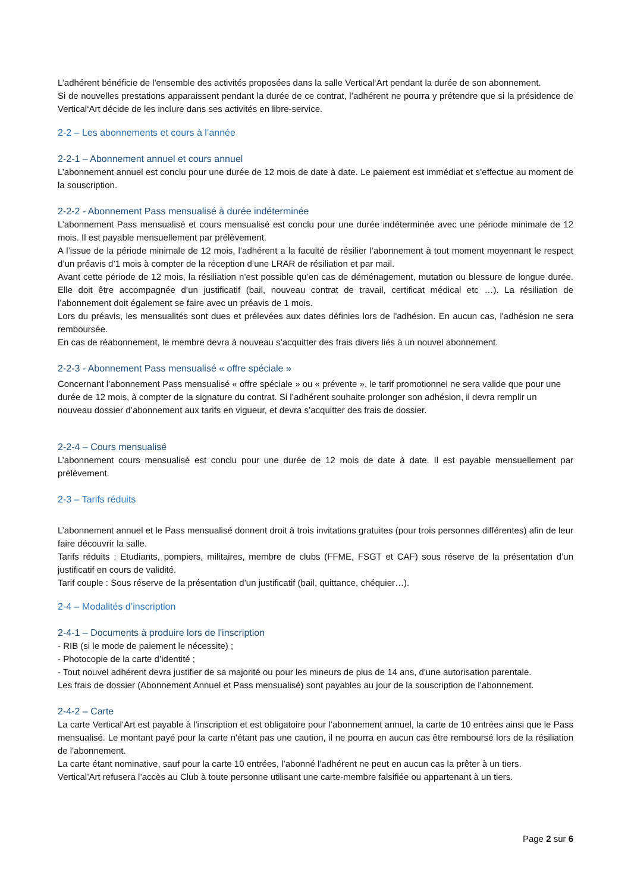L’adhérent bénéficie de l'ensemble des activités proposées dans la salle Vertical‘Art pendant la durée de son abonnement.
Si de nouvelles prestations apparaissent pendant la durée de ce contrat, l’adhérent ne pourra y prétendre que si la présidence de Vertical‘Art décide de les inclure dans ses activités en libre-service.
2-2 – Les abonnements et cours à l’année
2-2-1 – Abonnement annuel et cours annuel
L’abonnement annuel est conclu pour une durée de 12 mois de date à date. Le paiement est immédiat et s’effectue au moment de la souscription.
2-2-2 - Abonnement Pass mensualisé à durée indéterminée
L’abonnement Pass mensualisé et cours mensualisé est conclu pour une durée indéterminée avec une période minimale de 12 mois. Il est payable mensuellement par prélèvement.
A l’issue de la période minimale de 12 mois, l’adhérent a la faculté de résilier l’abonnement à tout moment moyennant le respect d’un préavis d’1 mois à compter de la réception d’une LRAR de résiliation et par mail.
Avant cette période de 12 mois, la résiliation n’est possible qu’en cas de déménagement, mutation ou blessure de longue durée. Elle doit être accompagnée d’un justificatif (bail, nouveau contrat de travail, certificat médical etc …). La résiliation de l’abonnement doit également se faire avec un préavis de 1 mois.
Lors du préavis, les mensualités sont dues et prélevées aux dates définies lors de l'adhésion. En aucun cas, l'adhésion ne sera remboursée.
En cas de réabonnement, le membre devra à nouveau s’acquitter des frais divers liés à un nouvel abonnement.
2-2-3 - Abonnement Pass mensualisé « offre spéciale »
Concernant l’abonnement Pass mensualisé « offre spéciale » ou « prévente », le tarif promotionnel ne sera valide que pour une durée de 12 mois, à compter de la signature du contrat. Si l’adhérent souhaite prolonger son adhésion, il devra remplir un nouveau dossier d’abonnement aux tarifs en vigueur, et devra s’acquitter des frais de dossier.
2-2-4 – Cours mensualisé
L’abonnement cours mensualisé est conclu pour une durée de 12 mois de date à date. Il est payable mensuellement par prélèvement.
2-3 – Tarifs réduits
L’abonnement annuel et le Pass mensualisé donnent droit à trois invitations gratuites (pour trois personnes différentes) afin de leur faire découvrir la salle.
Tarifs réduits : Etudiants, pompiers, militaires, membre de clubs (FFME, FSGT et CAF) sous réserve de la présentation d’un justificatif en cours de validité.
Tarif couple : Sous réserve de la présentation d’un justificatif (bail, quittance, chéquier…).
2-4 – Modalités d’inscription
2-4-1 – Documents à produire lors de l'inscription
- RIB (si le mode de paiement le nécessite) ;
- Photocopie de la carte d’identité ;
- Tout nouvel adhérent devra justifier de sa majorité ou pour les mineurs de plus de 14 ans, d'une autorisation parentale.
Les frais de dossier (Abonnement Annuel et Pass mensualisé) sont payables au jour de la souscription de l’abonnement.
2-4-2 – Carte
La carte Vertical‘Art est payable à l'inscription et est obligatoire pour l’abonnement annuel, la carte de 10 entrées ainsi que le Pass mensualisé. Le montant payé pour la carte n'étant pas une caution, il ne pourra en aucun cas être remboursé lors de la résiliation de l'abonnement.
La carte étant nominative, sauf pour la carte 10 entrées, l’abonné l’adhérent ne peut en aucun cas la prêter à un tiers.
Vertical’Art refusera l’accès au Club à toute personne utilisant une carte-membre falsifiée ou appartenant à un tiers.
Page 2 sur 6